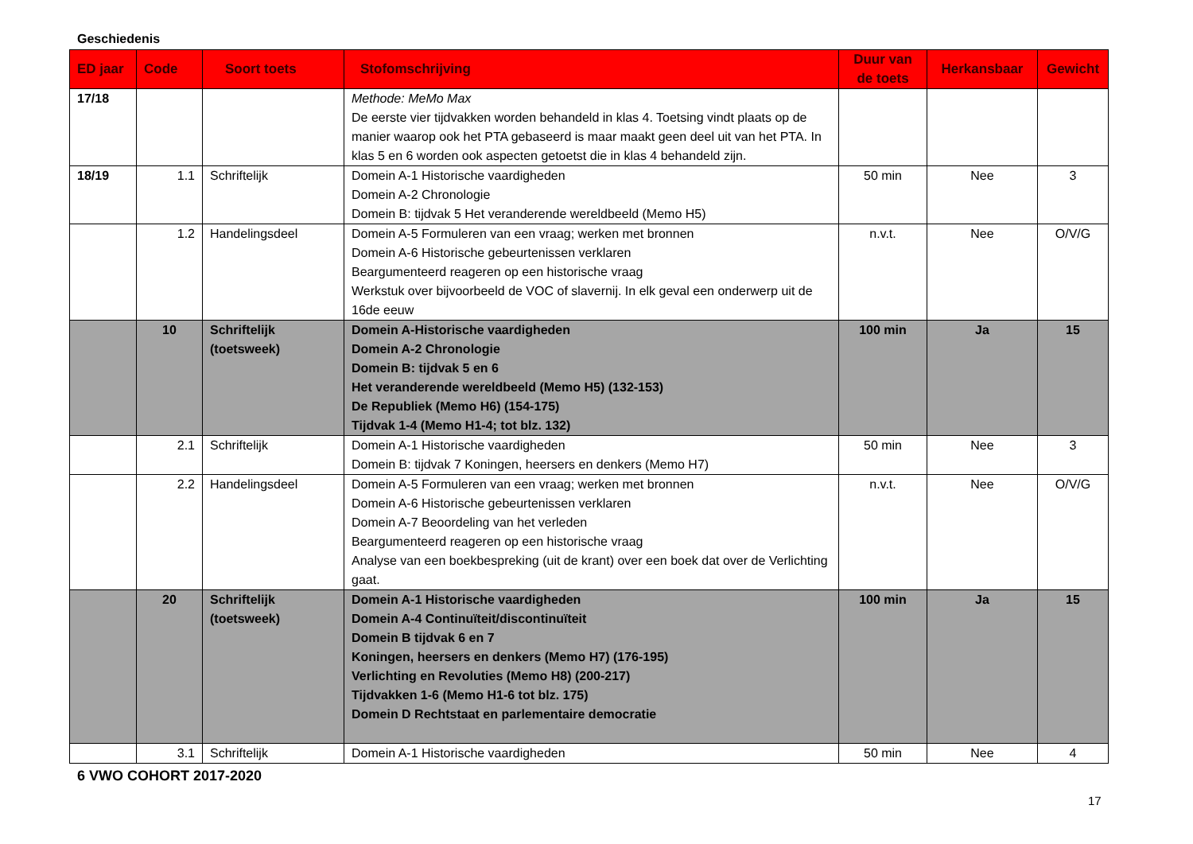Geschiedenis
| ED jaar | Code | Soort toets | Stofomschrijving | Duur van de toets | Herkansbaar | Gewicht |
| --- | --- | --- | --- | --- | --- | --- |
| 17/18 | | | Methode: MeMo Max De eerste vier tijdvakken worden behandeld in klas 4. Toetsing vindt plaats op de manier waarop ook het PTA gebaseerd is maar maakt geen deel uit van het PTA. In klas 5 en 6 worden ook aspecten getoetst die in klas 4 behandeld zijn. | | | |
| 18/19 | 1.1 | Schriftelijk | Domein A-1 Historische vaardigheden Domein A-2 Chronologie Domein B: tijdvak 5 Het veranderende wereldbeeld (Memo H5) | 50 min | Nee | 3 |
| | 1.2 | Handelingsdeel | Domein A-5 Formuleren van een vraag; werken met bronnen Domein A-6 Historische gebeurtenissen verklaren Beargumenteerd reageren op een historische vraag Werkstuk over bijvoorbeeld de VOC of slavernij. In elk geval een onderwerp uit de 16de eeuw | n.v.t. | Nee | O/V/G |
| | 10 | Schriftelijk (toetsweek) | Domein A-Historische vaardigheden Domein A-2 Chronologie Domein B: tijdvak 5 en 6 Het veranderende wereldbeeld (Memo H5) (132-153) De Republiek (Memo H6) (154-175) Tijdvak 1-4 (Memo H1-4; tot blz. 132) | 100 min | Ja | 15 |
| | 2.1 | Schriftelijk | Domein A-1 Historische vaardigheden Domein B: tijdvak 7 Koningen, heersers en denkers (Memo H7) | 50 min | Nee | 3 |
| | 2.2 | Handelingsdeel | Domein A-5 Formuleren van een vraag; werken met bronnen Domein A-6 Historische gebeurtenissen verklaren Domein A-7 Beoordeling van het verleden Beargumenteerd reageren op een historische vraag Analyse van een boekbespreking (uit de krant) over een boek dat over de Verlichting gaat. | n.v.t. | Nee | O/V/G |
| | 20 | Schriftelijk (toetsweek) | Domein A-1 Historische vaardigheden Domein A-4 Continuïteit/discontinuïteit Domein B tijdvak 6 en 7 Koningen, heersers en denkers (Memo H7) (176-195) Verlichting en Revoluties (Memo H8) (200-217) Tijdvakken 1-6 (Memo H1-6 tot blz. 175) Domein D Rechtstaat en parlementaire democratie | 100 min | Ja | 15 |
| | 3.1 | Schriftelijk | Domein A-1 Historische vaardigheden | 50 min | Nee | 4 |
6 VWO COHORT 2017-2020
17